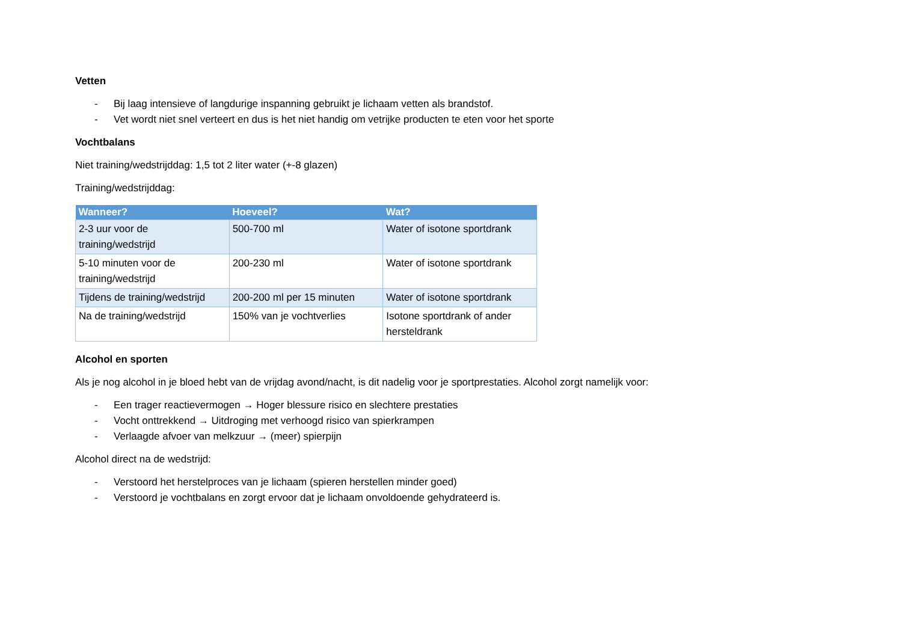Vetten
- Bij laag intensieve of langdurige inspanning gebruikt je lichaam vetten als brandstof.
- Vet wordt niet snel verteert en dus is het niet handig om vetrijke producten te eten voor het sporte
Vochtbalans
Niet training/wedstrijddag: 1,5 tot 2 liter water (+-8 glazen)
Training/wedstrijddag:
| Wanneer? | Hoeveel? | Wat? |
| --- | --- | --- |
| 2-3 uur voor de training/wedstrijd | 500-700 ml | Water of isotone sportdrank |
| 5-10 minuten voor de training/wedstrijd | 200-230 ml | Water of isotone sportdrank |
| Tijdens de training/wedstrijd | 200-200 ml per 15 minuten | Water of isotone sportdrank |
| Na de training/wedstrijd | 150% van je vochtverlies | Isotone sportdrank of ander hersteldrank |
Alcohol en sporten
Als je nog alcohol in je bloed hebt van de vrijdag avond/nacht, is dit nadelig voor je sportprestaties. Alcohol zorgt namelijk voor:
- Een trager reactievermogen → Hoger blessure risico en slechtere prestaties
- Vocht onttrekkend → Uitdroging met verhoogd risico van spierkrampen
- Verlaagde afvoer van melkzuur → (meer) spierpijn
Alcohol direct na de wedstrijd:
- Verstoord het herstelproces van je lichaam (spieren herstellen minder goed)
- Verstoord je vochtbalans en zorgt ervoor dat je lichaam onvoldoende gehydrateerd is.